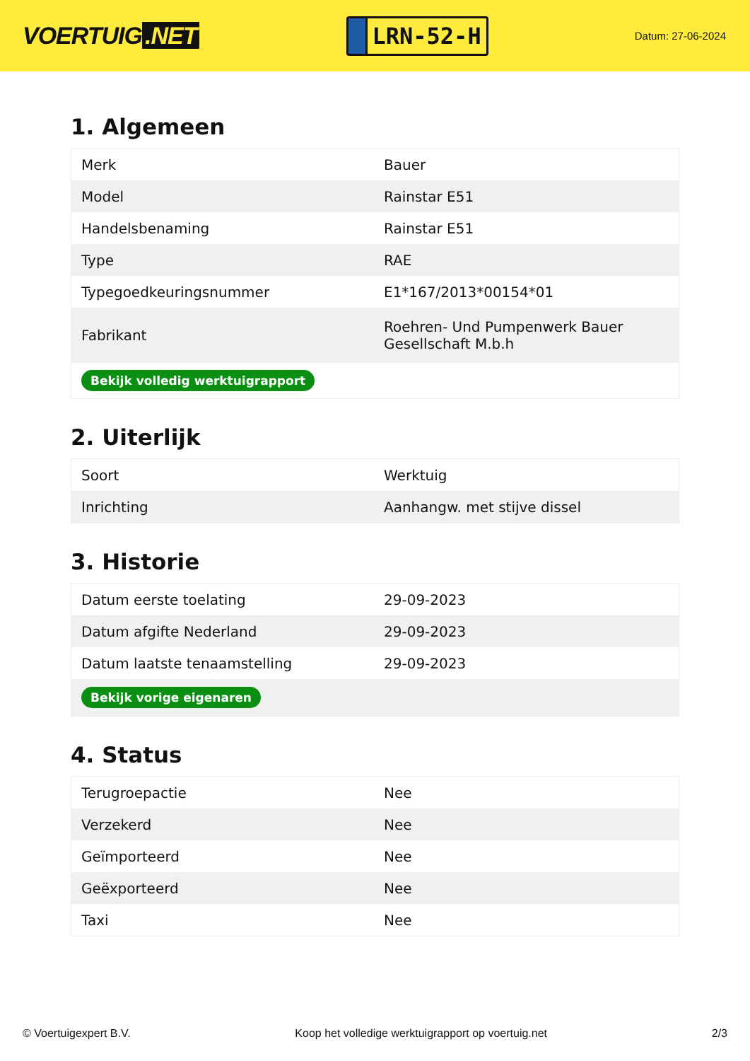VOERTUIG.NET
LRN-52-H
Datum: 27-06-2024
1. Algemeen
| Merk | Bauer |
| Model | Rainstar E51 |
| Handelsbenaming | Rainstar E51 |
| Type | RAE |
| Typegoedkeuringsnummer | E1*167/2013*00154*01 |
| Fabrikant | Roehren- Und Pumpenwerk Bauer Gesellschaft M.b.h |
| Bekijk volledig werktuigrapport | |
2. Uiterlijk
| Soort | Werktuig |
| Inrichting | Aanhangw. met stijve dissel |
3. Historie
| Datum eerste toelating | 29-09-2023 |
| Datum afgifte Nederland | 29-09-2023 |
| Datum laatste tenaamstelling | 29-09-2023 |
| Bekijk vorige eigenaren | |
4. Status
| Terugroepactie | Nee |
| Verzekerd | Nee |
| Geïmporteerd | Nee |
| Geëxporteerd | Nee |
| Taxi | Nee |
© Voertuigexpert B.V. Koop het volledige werktuigrapport op voertuig.net 2/3